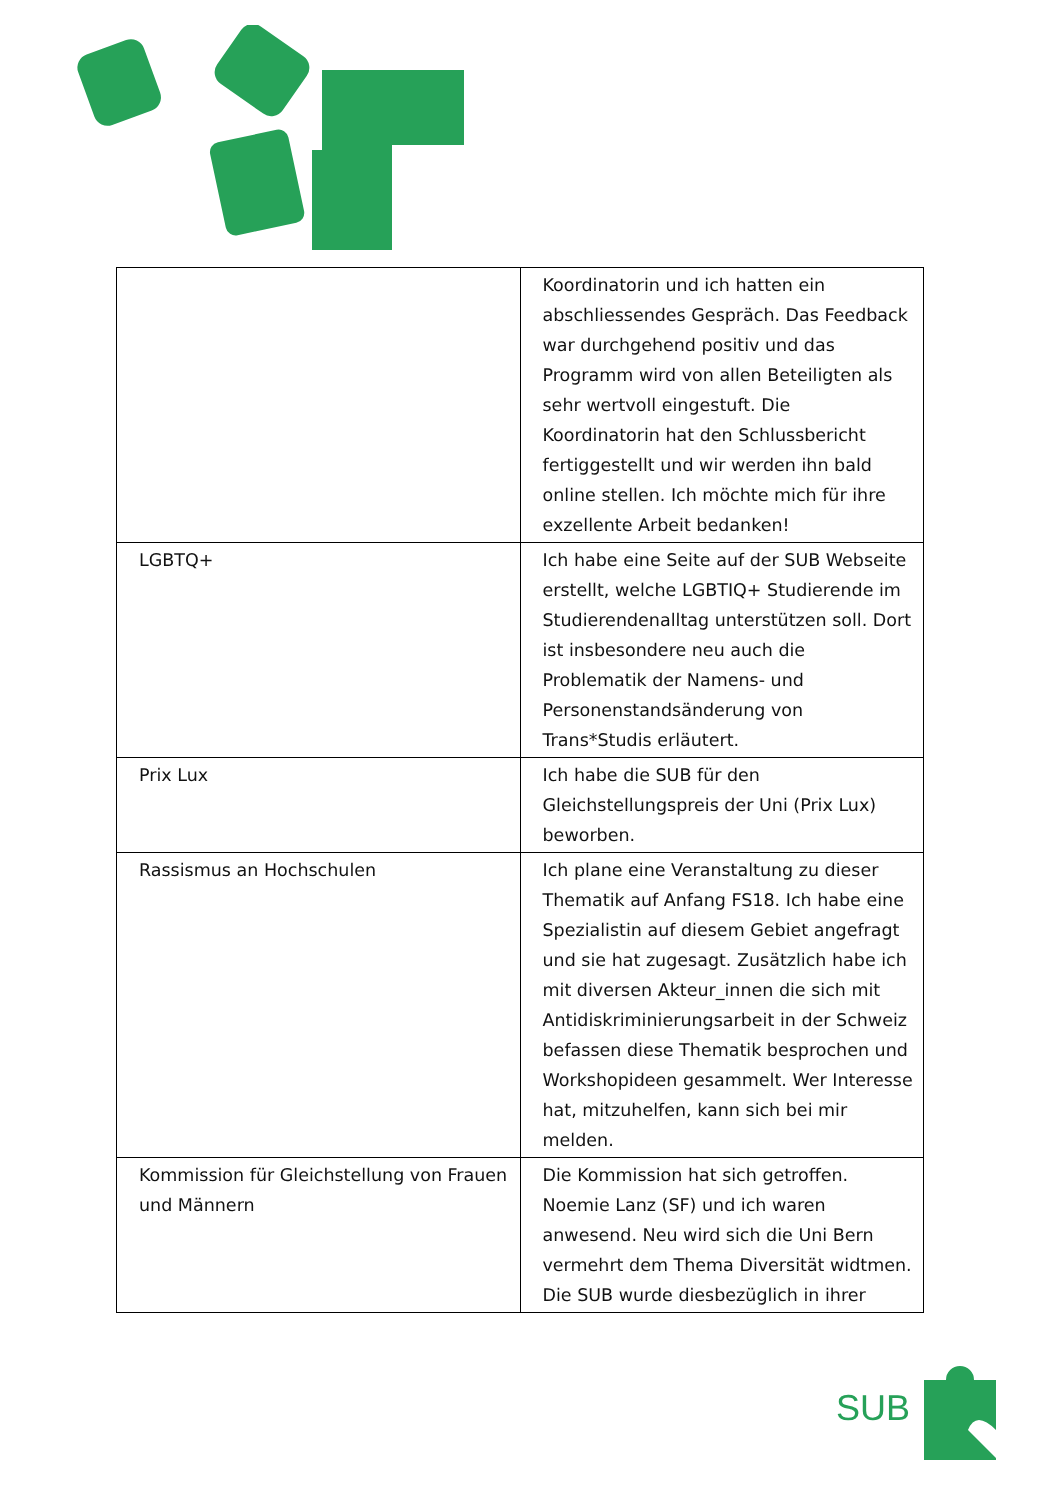| | Koordinatorin und ich hatten ein abschliessendes Gespräch. Das Feedback war durchgehend positiv und das Programm wird von allen Beteiligten als sehr wertvoll eingestuft. Die Koordinatorin hat den Schlussbericht fertiggestellt und wir werden ihn bald online stellen. Ich möchte mich für ihre exzellente Arbeit bedanken! |
| LGBTQ+ | Ich habe eine Seite auf der SUB Webseite erstellt, welche LGBTIQ+ Studierende im Studierendenalltag unterstützen soll. Dort ist insbesondere neu auch die Problematik der Namens- und Personenstandsänderung von Trans*Studis erläutert. |
| Prix Lux | Ich habe die SUB für den Gleichstellungspreis der Uni (Prix Lux) beworben. |
| Rassismus an Hochschulen | Ich plane eine Veranstaltung zu dieser Thematik auf Anfang FS18. Ich habe eine Spezialistin auf diesem Gebiet angefragt und sie hat zugesagt. Zusätzlich habe ich mit diversen Akteur_innen die sich mit Antidiskriminierungsarbeit in der Schweiz befassen diese Thematik besprochen und Workshopideen gesammelt. Wer Interesse hat, mitzuhelfen, kann sich bei mir melden. |
| Kommission für Gleichstellung von Frauen und Männern | Die Kommission hat sich getroffen. Noemie Lanz (SF) und ich waren anwesend. Neu wird sich die Uni Bern vermehrt dem Thema Diversität widtmen. Die SUB wurde diesbezüglich in ihrer |
SUB